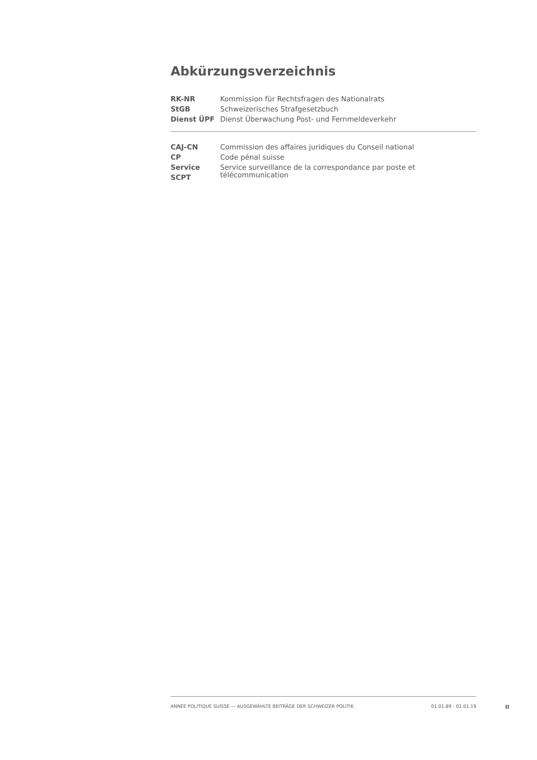Abkürzungsverzeichnis
| RK-NR | Kommission für Rechtsfragen des Nationalrats |
| StGB | Schweizerisches Strafgesetzbuch |
| Dienst ÜPF | Dienst Überwachung Post- und Fernmeldeverkehr |
| CAJ-CN | Commission des affaires juridiques du Conseil national |
| CP | Code pénal suisse |
| Service SCPT | Service surveillance de la correspondance par poste et télécommunication |
ANNÉE POLITIQUE SUISSE — AUSGEWÄHLTE BEITRÄGE DER SCHWEIZER POLITIK 01.01.89 - 01.01.19
II